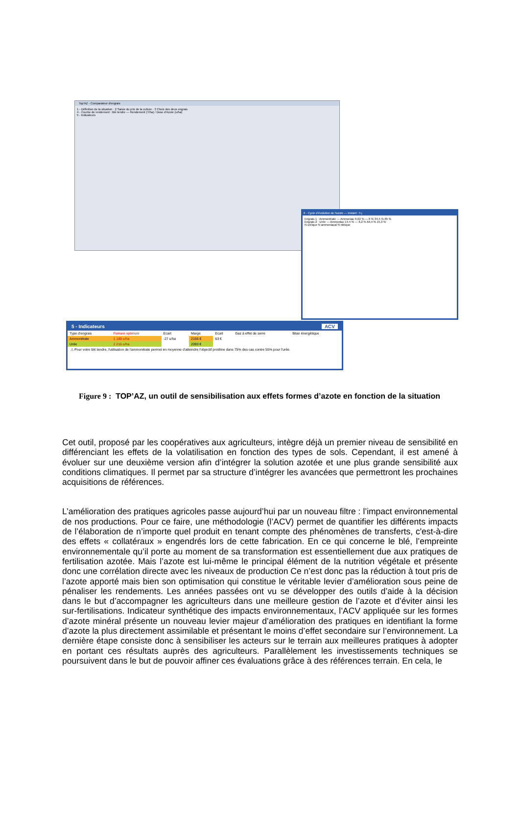Top'AZ - Comparateur d'engrais
1 - Définition de la situation · 2 Saisie du prix de la culture · 3 Choix des deux engrais
4 - Courbe de rendement : Blé tendre — Rendement (T/ha) / Dose d'Azote (u/ha)
5 - Indicateurs
6 - Cycle d'évolution de l'azote — Instant : 5 j
Engrais 1 : Ammonitrate — Ammoniac 0,62 % — 0 % 34,5 % 65 %
Engrais 2 : Urée — Ammoniac 14,4 % — 6,2 % 64,4 % 15,3 %
N uréique N ammoniacal N nitrique
5 - Indicateurs ACV
| Type d'engrais | Fumure optimum | Ecart | Marge | Ecart | Gaz à effet de serre | Bilan énergétique |
| Ammonitrate | 1 189 u/ha | -27 u/ha | 2156 € | 63 € | | |
| Urée | 2 216 u/ha | | 2093 € | | | |
⚠ Pour votre blé tendre, l'utilisation de l'ammonitrate permet en moyenne d'atteindre l'objectif protéine dans 75% des cas contre 55% pour l'urée.
Figure 9 : TOP’AZ, un outil de sensibilisation aux effets formes d’azote en fonction de la situation
Cet outil, proposé par les coopératives aux agriculteurs, intègre déjà un premier niveau de sensibilité en différenciant les effets de la volatilisation en fonction des types de sols. Cependant, il est amené à évoluer sur une deuxième version afin d’intégrer la solution azotée et une plus grande sensibilité aux conditions climatiques. Il permet par sa structure d’intégrer les avancées que permettront les prochaines acquisitions de références.
L’amélioration des pratiques agricoles passe aujourd’hui par un nouveau filtre : l’impact environnemental de nos productions. Pour ce faire, une méthodologie (l’ACV) permet de quantifier les différents impacts de l’élaboration de n’importe quel produit en tenant compte des phénomènes de transferts, c'est-à-dire des effets « collatéraux » engendrés lors de cette fabrication. En ce qui concerne le blé, l’empreinte environnementale qu’il porte au moment de sa transformation est essentiellement due aux pratiques de fertilisation azotée. Mais l’azote est lui-même le principal élément de la nutrition végétale et présente donc une corrélation directe avec les niveaux de production Ce n’est donc pas la réduction à tout pris de l’azote apporté mais bien son optimisation qui constitue le véritable levier d’amélioration sous peine de pénaliser les rendements. Les années passées ont vu se développer des outils d’aide à la décision dans le but d’accompagner les agriculteurs dans une meilleure gestion de l’azote et d’éviter ainsi les sur-fertilisations. Indicateur synthétique des impacts environnementaux, l’ACV appliquée sur les formes d’azote minéral présente un nouveau levier majeur d’amélioration des pratiques en identifiant la forme d’azote la plus directement assimilable et présentant le moins d’effet secondaire sur l’environnement. La dernière étape consiste donc à sensibiliser les acteurs sur le terrain aux meilleures pratiques à adopter en portant ces résultats auprès des agriculteurs. Parallèlement les investissements techniques se poursuivent dans le but de pouvoir affiner ces évaluations grâce à des références terrain. En cela, le